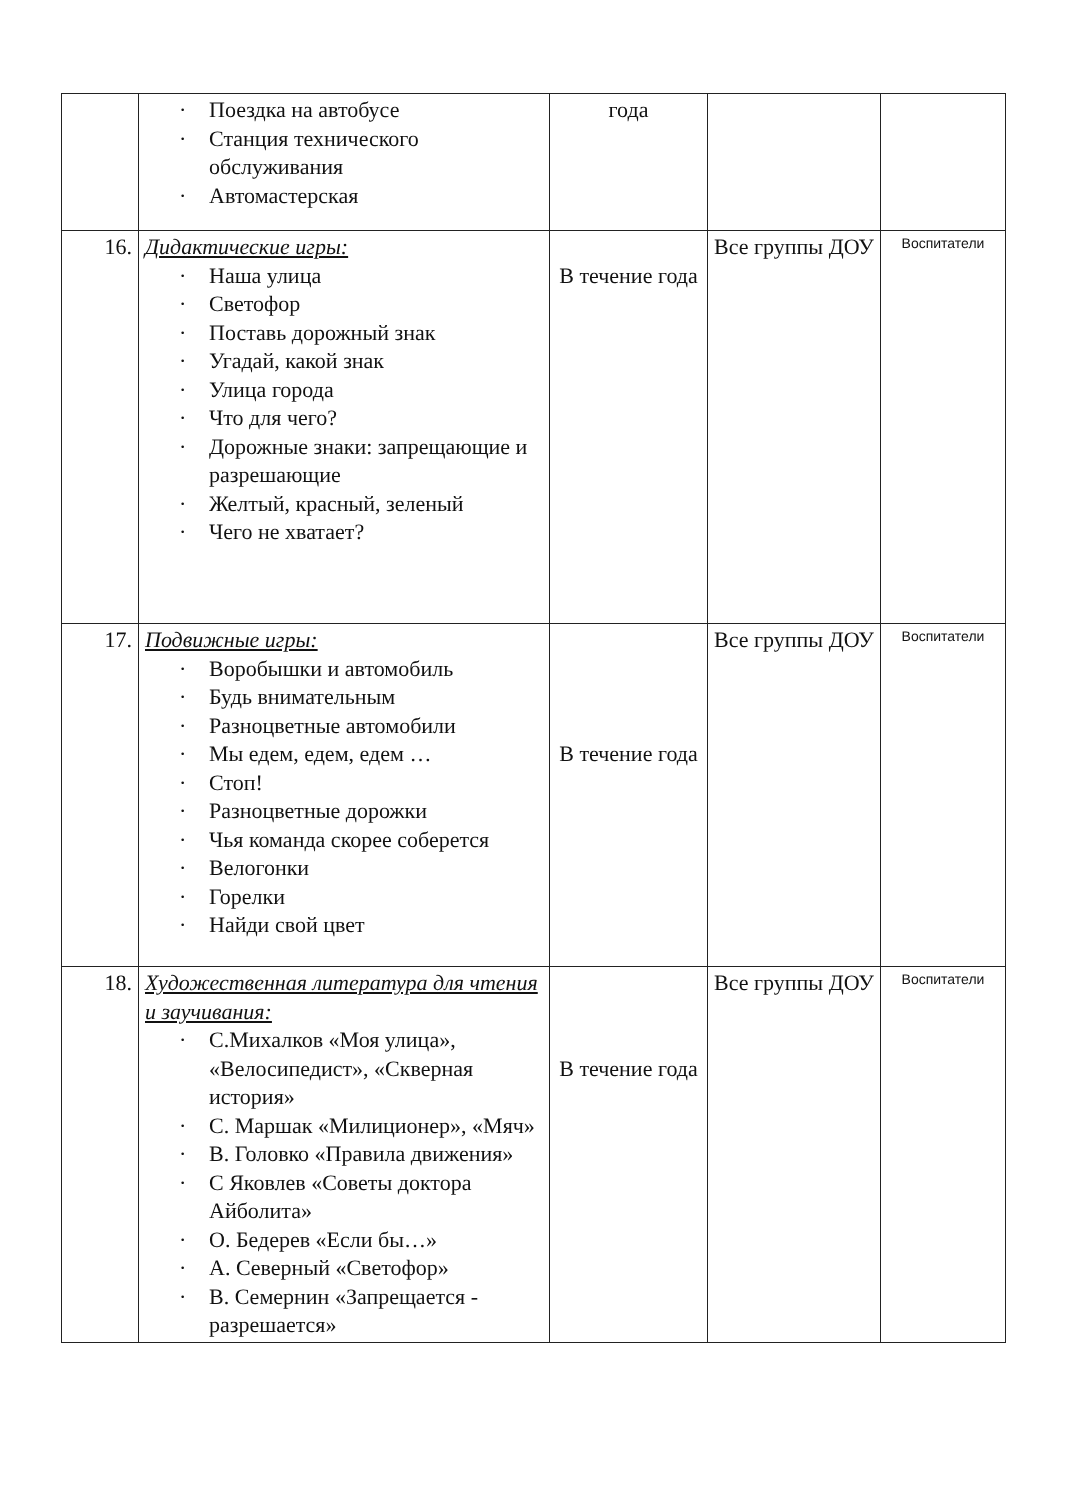| | · Поездка на автобусе · Станция технического обслуживания · Автомастерская | года | | |
| 16. | Дидактические игры: · Наша улица · Светофор · Поставь дорожный знак · Угадай, какой знак · Улица города · Что для чего? · Дорожные знаки: запрещающие и разрешающие · Желтый, красный, зеленый · Чего не хватает? | В течение года | Все группы ДОУ | Воспитатели |
| 17. | Подвижные игры: · Воробышки и автомобиль · Будь внимательным · Разноцветные автомобили · Мы едем, едем, едем … · Стоп! · Разноцветные дорожки · Чья команда скорее соберется · Велогонки · Горелки · Найди свой цвет | В течение года | Все группы ДОУ | Воспитатели |
| 18. | Художественная литература для чтения и заучивания: · С.Михалков «Моя улица», «Велосипедист», «Скверная история» · С. Маршак «Милиционер», «Мяч» · В. Головко «Правила движения» · С Яковлев «Советы доктора Айболита» · О. Бедерев «Если бы…» · А. Северный «Светофор» · В. Семернин «Запрещается - разрешается» | В течение года | Все группы ДОУ | Воспитатели |